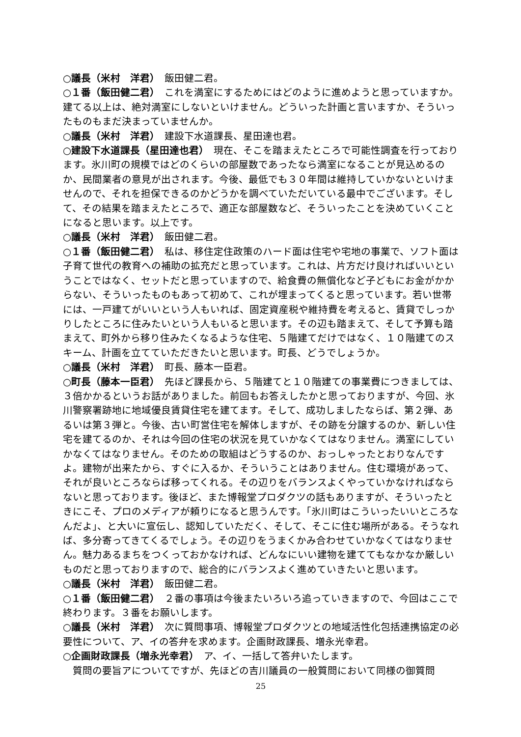○議長（米村　洋君）　飯田健二君。
○１番（飯田健二君）　これを満室にするためにはどのように進めようと思っていますか。建てる以上は、絶対満室にしないといけません。どういった計画と言いますか、そういったものもまだ決まっていませんか。
○議長（米村　洋君）　建設下水道課長、星田達也君。
○建設下水道課長（星田達也君）　現在、そこを踏まえたところで可能性調査を行っております。氷川町の規模ではどのくらいの部屋数であったなら満室になることが見込めるのか、民間業者の意見が出されます。今後、最低でも３０年間は維持していかないといけませんので、それを担保できるのかどうかを調べていただいている最中でございます。そして、その結果を踏まえたところで、適正な部屋数など、そういったことを決めていくことになると思います。以上です。
○議長（米村　洋君）　飯田健二君。
○１番（飯田健二君）　私は、移住定住政策のハード面は住宅や宅地の事業で、ソフト面は子育て世代の教育への補助の拡充だと思っています。これは、片方だけ良ければいいということではなく、セットだと思っていますので、給食費の無償化など子どもにお金がかからない、そういったものもあって初めて、これが埋まってくると思っています。若い世帯には、一戸建てがいいという人もいれば、固定資産税や維持費を考えると、賃貸でしっかりしたところに住みたいという人もいると思います。その辺も踏まえて、そして予算も踏まえて、町外から移り住みたくなるような住宅、５階建てだけではなく、１０階建てのスキーム、計画を立てていただきたいと思います。町長、どうでしょうか。
○議長（米村　洋君）　町長、藤本一臣君。
○町長（藤本一臣君）　先ほど課長から、５階建てと１０階建ての事業費につきましては、３倍かかるというお話がありました。前回もお答えしたかと思っておりますが、今回、氷川警察署跡地に地域優良賃貸住宅を建てます。そして、成功しましたならば、第２弾、あるいは第３弾と。今後、古い町営住宅を解体しますが、その跡を分譲するのか、新しい住宅を建てるのか、それは今回の住宅の状況を見ていかなくてはなりません。満室にしていかなくてはなりません。そのための取組はどうするのか、おっしゃったとおりなんですよ。建物が出来たから、すぐに入るか、そういうことはありません。住む環境があって、それが良いところならば移ってくれる。その辺りをバランスよくやっていかなければならないと思っております。後ほど、また博報堂プロダクツの話もありますが、そういったときにこそ、プロのメディアが頼りになると思うんです。「氷川町はこういったいいところなんだよ」、と大いに宣伝し、認知していただく、そして、そこに住む場所がある。そうなれば、多分寄ってきてくるでしょう。その辺りをうまくかみ合わせていかなくてはなりません。魅力あるまちをつくっておかなければ、どんなにいい建物を建ててもなかなか厳しいものだと思っておりますので、総合的にバランスよく進めていきたいと思います。
○議長（米村　洋君）　飯田健二君。
○１番（飯田健二君）　２番の事項は今後またいろいろ追っていきますので、今回はここで終わります。３番をお願いします。
○議長（米村　洋君）　次に質問事項、博報堂プロダクツとの地域活性化包括連携協定の必要性について、ア、イの答弁を求めます。企画財政課長、増永光幸君。
○企画財政課長（増永光幸君）　ア、イ、一括して答弁いたします。
　質問の要旨アについてですが、先ほどの吉川議員の一般質問において同様の御質問
25